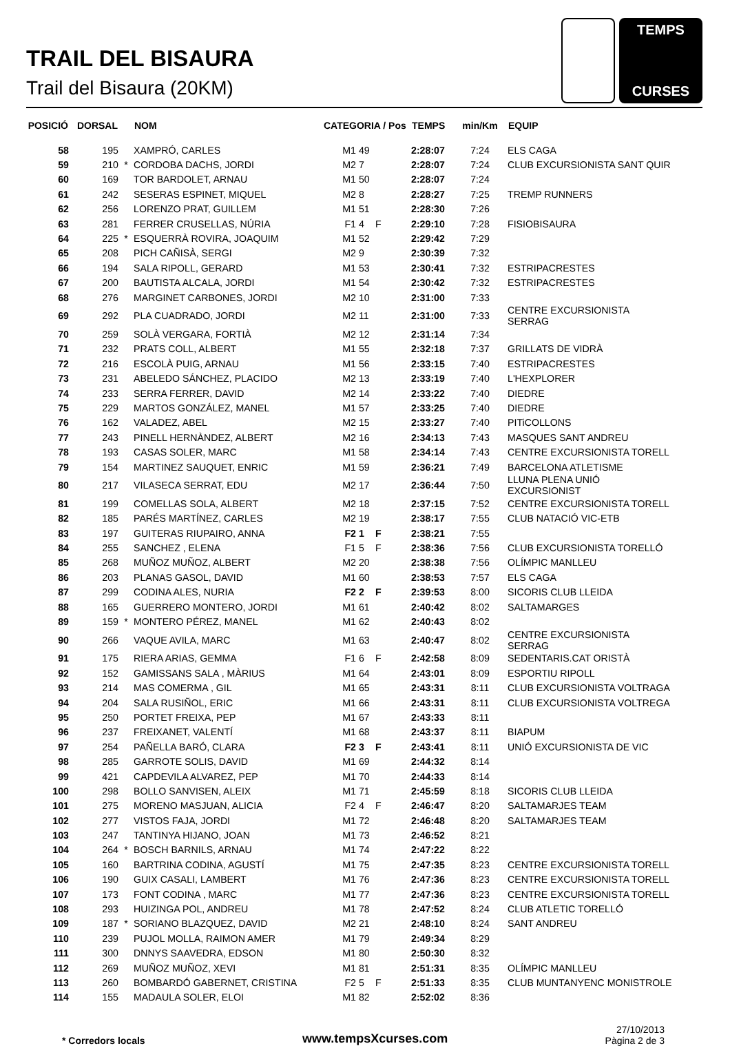TRAIL DEL BISAURA
Trail del Bisaura (20KM)
TEMPS
CURSES
| POSICIÓ | DORSAL | | NOM | CATEGORIA / Pos | | | TEMPS | min/Km | EQUIP |
| --- | --- | --- | --- | --- | --- | --- | --- | --- | --- |
| 58 | 195 | | XAMPRÓ, CARLES | M1 | 49 | | 2:28:07 | 7:24 | ELS CAGA |
| 59 | 210 | * | CORDOBA DACHS, JORDI | M2 | 7 | | 2:28:07 | 7:24 | CLUB EXCURSIONISTA SANT QUIR |
| 60 | 169 | | TOR BARDOLET, ARNAU | M1 | 50 | | 2:28:07 | 7:24 | |
| 61 | 242 | | SESERAS ESPINET, MIQUEL | M2 | 8 | | 2:28:27 | 7:25 | TREMP RUNNERS |
| 62 | 256 | | LORENZO PRAT, GUILLEM | M1 | 51 | | 2:28:30 | 7:26 | |
| 63 | 281 | | FERRER CRUSELLAS, NÚRIA | F1 | 4 | F | 2:29:10 | 7:28 | FISIOBISAURA |
| 64 | 225 | * | ESQUERRÀ ROVIRA, JOAQUIM | M1 | 52 | | 2:29:42 | 7:29 | |
| 65 | 208 | | PICH CAÑISÀ, SERGI | M2 | 9 | | 2:30:39 | 7:32 | |
| 66 | 194 | | SALA RIPOLL, GERARD | M1 | 53 | | 2:30:41 | 7:32 | ESTRIPACRESTES |
| 67 | 200 | | BAUTISTA ALCALA, JORDI | M1 | 54 | | 2:30:42 | 7:32 | ESTRIPACRESTES |
| 68 | 276 | | MARGINET CARBONES, JORDI | M2 | 10 | | 2:31:00 | 7:33 | |
| 69 | 292 | | PLA CUADRADO, JORDI | M2 | 11 | | 2:31:00 | 7:33 | CENTRE EXCURSIONISTA SERRAG |
| 70 | 259 | | SOLÀ VERGARA, FORTIÀ | M2 | 12 | | 2:31:14 | 7:34 | |
| 71 | 232 | | PRATS COLL, ALBERT | M1 | 55 | | 2:32:18 | 7:37 | GRILLATS DE VIDRÀ |
| 72 | 216 | | ESCOLÀ PUIG, ARNAU | M1 | 56 | | 2:33:15 | 7:40 | ESTRIPACRESTES |
| 73 | 231 | | ABELEDO SÁNCHEZ, PLACIDO | M2 | 13 | | 2:33:19 | 7:40 | L'HEXPLORER |
| 74 | 233 | | SERRA FERRER, DAVID | M2 | 14 | | 2:33:22 | 7:40 | DIEDRE |
| 75 | 229 | | MARTOS GONZÁLEZ, MANEL | M1 | 57 | | 2:33:25 | 7:40 | DIEDRE |
| 76 | 162 | | VALADEZ, ABEL | M2 | 15 | | 2:33:27 | 7:40 | PITiCOLLONS |
| 77 | 243 | | PINELL HERNÀNDEZ, ALBERT | M2 | 16 | | 2:34:13 | 7:43 | MASQUES SANT ANDREU |
| 78 | 193 | | CASAS SOLER, MARC | M1 | 58 | | 2:34:14 | 7:43 | CENTRE EXCURSIONISTA TORELL |
| 79 | 154 | | MARTINEZ SAUQUET, ENRIC | M1 | 59 | | 2:36:21 | 7:49 | BARCELONA ATLETISME |
| 80 | 217 | | VILASECA SERRAT, EDU | M2 | 17 | | 2:36:44 | 7:50 | LLUNA PLENA UNIÓ EXCURSIONIST |
| 81 | 199 | | COMELLAS SOLA, ALBERT | M2 | 18 | | 2:37:15 | 7:52 | CENTRE EXCURSIONISTA TORELL |
| 82 | 185 | | PARÉS MARTÍNEZ, CARLES | M2 | 19 | | 2:38:17 | 7:55 | CLUB NATACIÓ VIC-ETB |
| 83 | 197 | | GUITERAS RIUPAIRO, ANNA | F2 | 1 | F | 2:38:21 | 7:55 | |
| 84 | 255 | | SANCHEZ , ELENA | F1 | 5 | F | 2:38:36 | 7:56 | CLUB EXCURSIONISTA TORELLÓ |
| 85 | 268 | | MUÑOZ MUÑOZ, ALBERT | M2 | 20 | | 2:38:38 | 7:56 | OLÍMPIC MANLLEU |
| 86 | 203 | | PLANAS GASOL, DAVID | M1 | 60 | | 2:38:53 | 7:57 | ELS CAGA |
| 87 | 299 | | CODINA ALES, NURIA | F2 | 2 | F | 2:39:53 | 8:00 | SICORIS CLUB LLEIDA |
| 88 | 165 | | GUERRERO MONTERO, JORDI | M1 | 61 | | 2:40:42 | 8:02 | SALTAMARGES |
| 89 | 159 | * | MONTERO PÉREZ, MANEL | M1 | 62 | | 2:40:43 | 8:02 | |
| 90 | 266 | | VAQUE AVILA, MARC | M1 | 63 | | 2:40:47 | 8:02 | CENTRE EXCURSIONISTA SERRAG |
| 91 | 175 | | RIERA ARIAS, GEMMA | F1 | 6 | F | 2:42:58 | 8:09 | SEDENTARIS.CAT ORISTÀ |
| 92 | 152 | | GAMISSANS SALA , MÀRIUS | M1 | 64 | | 2:43:01 | 8:09 | ESPORTIU RIPOLL |
| 93 | 214 | | MAS COMERMA , GIL | M1 | 65 | | 2:43:31 | 8:11 | CLUB EXCURSIONISTA VOLTRAGA |
| 94 | 204 | | SALA RUSIÑOL, ERIC | M1 | 66 | | 2:43:31 | 8:11 | CLUB EXCURSIONISTA VOLTREGA |
| 95 | 250 | | PORTET FREIXA, PEP | M1 | 67 | | 2:43:33 | 8:11 | |
| 96 | 237 | | FREIXANET, VALENTÍ | M1 | 68 | | 2:43:37 | 8:11 | BIAPUM |
| 97 | 254 | | PAÑELLA BARÓ, CLARA | F2 | 3 | F | 2:43:41 | 8:11 | UNIÓ EXCURSIONISTA DE VIC |
| 98 | 285 | | GARROTE SOLIS, DAVID | M1 | 69 | | 2:44:32 | 8:14 | |
| 99 | 421 | | CAPDEVILA ALVAREZ, PEP | M1 | 70 | | 2:44:33 | 8:14 | |
| 100 | 298 | | BOLLO SANVISEN, ALEIX | M1 | 71 | | 2:45:59 | 8:18 | SICORIS CLUB LLEIDA |
| 101 | 275 | | MORENO MASJUAN, ALICIA | F2 | 4 | F | 2:46:47 | 8:20 | SALTAMARJES TEAM |
| 102 | 277 | | VISTOS FAJA, JORDI | M1 | 72 | | 2:46:48 | 8:20 | SALTAMARJES TEAM |
| 103 | 247 | | TANTINYA HIJANO, JOAN | M1 | 73 | | 2:46:52 | 8:21 | |
| 104 | 264 | * | BOSCH BARNILS, ARNAU | M1 | 74 | | 2:47:22 | 8:22 | |
| 105 | 160 | | BARTRINA CODINA, AGUSTÍ | M1 | 75 | | 2:47:35 | 8:23 | CENTRE EXCURSIONISTA TORELL |
| 106 | 190 | | GUIX CASALI, LAMBERT | M1 | 76 | | 2:47:36 | 8:23 | CENTRE EXCURSIONISTA TORELL |
| 107 | 173 | | FONT CODINA , MARC | M1 | 77 | | 2:47:36 | 8:23 | CENTRE EXCURSIONISTA TORELL |
| 108 | 293 | | HUIZINGA POL, ANDREU | M1 | 78 | | 2:47:52 | 8:24 | CLUB ATLETIC TORELLÓ |
| 109 | 187 | * | SORIANO BLAZQUEZ, DAVID | M2 | 21 | | 2:48:10 | 8:24 | SANT ANDREU |
| 110 | 239 | | PUJOL MOLLA, RAIMON AMER | M1 | 79 | | 2:49:34 | 8:29 | |
| 111 | 300 | | DNNYS SAAVEDRA, EDSON | M1 | 80 | | 2:50:30 | 8:32 | |
| 112 | 269 | | MUÑOZ MUÑOZ, XEVI | M1 | 81 | | 2:51:31 | 8:35 | OLÍMPIC MANLLEU |
| 113 | 260 | | BOMBARDÓ GABERNET, CRISTINA | F2 | 5 | F | 2:51:33 | 8:35 | CLUB MUNTANYENC MONISTROLE |
| 114 | 155 | | MADAULA SOLER, ELOI | M1 | 82 | | 2:52:02 | 8:36 | |
* Corredors locals
www.tempsXcurses.com
27/10/2013
Pàgina 2 de 3